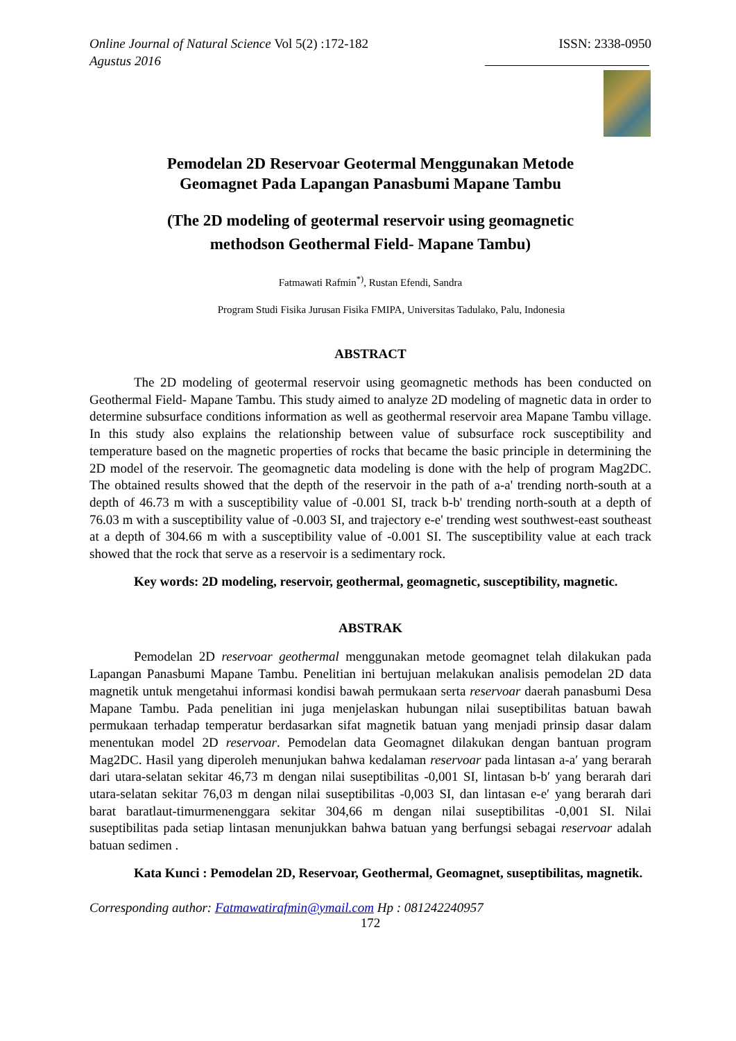Online Journal of Natural Science Vol 5(2) :172-182
Agustus 2016
ISSN: 2338-0950
Pemodelan 2D Reservoar Geotermal Menggunakan Metode
Geomagnet Pada Lapangan Panasbumi Mapane Tambu
(The 2D modeling of geotermal reservoir using geomagnetic
methodson Geothermal Field- Mapane Tambu)
Fatmawati Rafmin<sup>*)</sup>, Rustan Efendi, Sandra
Program Studi Fisika Jurusan Fisika FMIPA, Universitas Tadulako, Palu, Indonesia
ABSTRACT
The 2D modeling of geotermal reservoir using geomagnetic methods has been conducted on Geothermal Field- Mapane Tambu. This study aimed to analyze 2D modeling of magnetic data in order to determine subsurface conditions information as well as geothermal reservoir area Mapane Tambu village. In this study also explains the relationship between value of subsurface rock susceptibility and temperature based on the magnetic properties of rocks that became the basic principle in determining the 2D model of the reservoir. The geomagnetic data modeling is done with the help of program Mag2DC. The obtained results showed that the depth of the reservoir in the path of a-a' trending north-south at a depth of 46.73 m with a susceptibility value of -0.001 SI, track b-b' trending north-south at a depth of 76.03 m with a susceptibility value of -0.003 SI, and trajectory e-e' trending west southwest-east southeast at a depth of 304.66 m with a susceptibility value of -0.001 SI. The susceptibility value at each track showed that the rock that serve as a reservoir is a sedimentary rock.
Key words: 2D modeling, reservoir, geothermal, geomagnetic, susceptibility, magnetic.
ABSTRAK
Pemodelan 2D reservoar geothermal menggunakan metode geomagnet telah dilakukan pada Lapangan Panasbumi Mapane Tambu. Penelitian ini bertujuan melakukan analisis pemodelan 2D data magnetik untuk mengetahui informasi kondisi bawah permukaan serta reservoar daerah panasbumi Desa Mapane Tambu. Pada penelitian ini juga menjelaskan hubungan nilai suseptibilitas batuan bawah permukaan terhadap temperatur berdasarkan sifat magnetik batuan yang menjadi prinsip dasar dalam menentukan model 2D reservoar. Pemodelan data Geomagnet dilakukan dengan bantuan program Mag2DC. Hasil yang diperoleh menunjukan bahwa kedalaman reservoar pada lintasan a-a′ yang berarah dari utara-selatan sekitar 46,73 m dengan nilai suseptibilitas -0,001 SI, lintasan b-b′ yang berarah dari utara-selatan sekitar 76,03 m dengan nilai suseptibilitas -0,003 SI, dan lintasan e-e′ yang berarah dari barat baratlaut-timurmenenggara sekitar 304,66 m dengan nilai suseptibilitas -0,001 SI. Nilai suseptibilitas pada setiap lintasan menunjukkan bahwa batuan yang berfungsi sebagai reservoar adalah batuan sedimen .
Kata Kunci : Pemodelan 2D, Reservoar, Geothermal, Geomagnet, suseptibilitas, magnetik.
Corresponding author: Fatmawatirafmin@ymail.com Hp : 081242240957
172